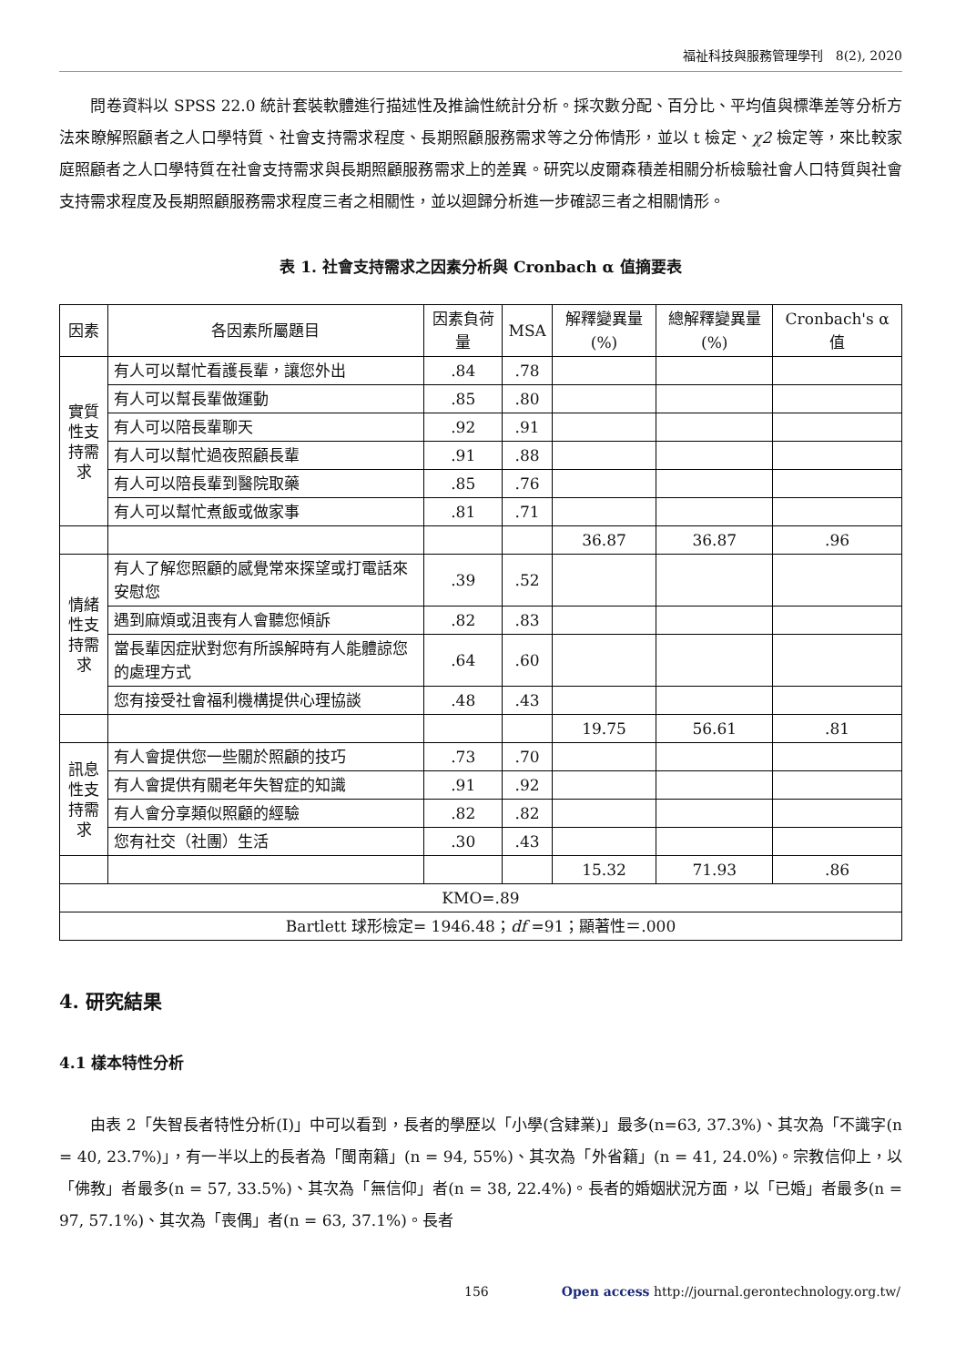福祉科技與服務管理學刊　8(2), 2020
　　問卷資料以 SPSS 22.0 統計套裝軟體進行描述性及推論性統計分析。採次數分配、百分比、平均值與標準差等分析方法來瞭解照顧者之人口學特質、社會支持需求程度、長期照顧服務需求等之分佈情形，並以 t 檢定、χ2 檢定等，來比較家庭照顧者之人口學特質在社會支持需求與長期照顧服務需求上的差異。研究以皮爾森積差相關分析檢驗社會人口特質與社會支持需求程度及長期照顧服務需求程度三者之相關性，並以迴歸分析進一步確認三者之相關情形。
表 1. 社會支持需求之因素分析與 Cronbach α 值摘要表
| 因素 | 各因素所屬題目 | 因素負荷量 | MSA | 解釋變異量(%) | 總解釋變異量(%) | Cronbach's α 值 |
| --- | --- | --- | --- | --- | --- | --- |
| 實質性支持需求 | 有人可以幫忙看護長輩，讓您外出 | .84 | .78 | | | |
| | 有人可以幫長輩做運動 | .85 | .80 | | | |
| | 有人可以陪長輩聊天 | .92 | .91 | | | |
| | 有人可以幫忙過夜照顧長輩 | .91 | .88 | | | |
| | 有人可以陪長輩到醫院取藥 | .85 | .76 | | | |
| | 有人可以幫忙煮飯或做家事 | .81 | .71 | | | |
| | | | | 36.87 | 36.87 | .96 |
| 情緒性支持需求 | 有人了解您照顧的感覺常來探望或打電話來安慰您 | .39 | .52 | | | |
| | 遇到麻煩或沮喪有人會聽您傾訴 | .82 | .83 | | | |
| | 當長輩因症狀對您有所誤解時有人能體諒您的處理方式 | .64 | .60 | | | |
| | 您有接受社會福利機構提供心理協談 | .48 | .43 | | | |
| | | | | 19.75 | 56.61 | .81 |
| 訊息性支持需求 | 有人會提供您一些關於照顧的技巧 | .73 | .70 | | | |
| | 有人會提供有關老年失智症的知識 | .91 | .92 | | | |
| | 有人會分享類似照顧的經驗 | .82 | .82 | | | |
| | 您有社交（社團）生活 | .30 | .43 | | | |
| | | | | 15.32 | 71.93 | .86 |
| KMO=.89 | | | | | | |
| Bartlett 球形檢定= 1946.48； df =91；顯著性＝.000 | | | | | | |
4. 研究結果
4.1 樣本特性分析
　　由表 2「失智長者特性分析(I)」中可以看到，長者的學歷以「小學(含肄業)」最多(n=63, 37.3%)、其次為「不識字(n = 40, 23.7%)」，有一半以上的長者為「閩南籍」(n = 94, 55%)、其次為「外省籍」(n = 41, 24.0%)。宗教信仰上，以「佛教」者最多(n = 57, 33.5%)、其次為「無信仰」者(n = 38, 22.4%)。長者的婚姻狀況方面，以「已婚」者最多(n = 97, 57.1%)、其次為「喪偶」者(n = 63, 37.1%)。長者
156 Open access http://journal.gerontechnology.org.tw/